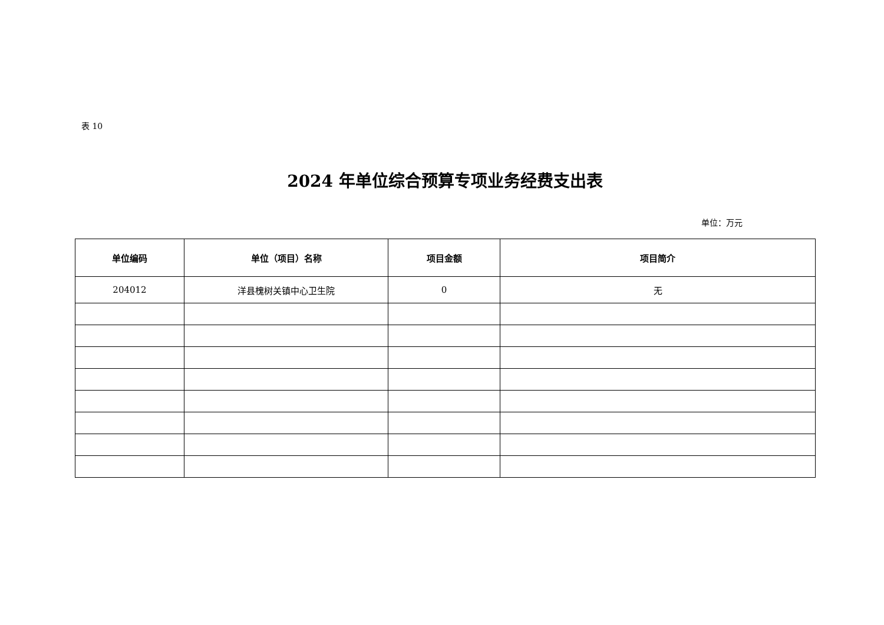表 10
2024 年单位综合预算专项业务经费支出表
单位：万元
| 单位编码 | 单位（项目）名称 | 项目金额 | 项目简介 |
| --- | --- | --- | --- |
| 204012 | 洋县槐树关镇中心卫生院 | 0 | 无 |